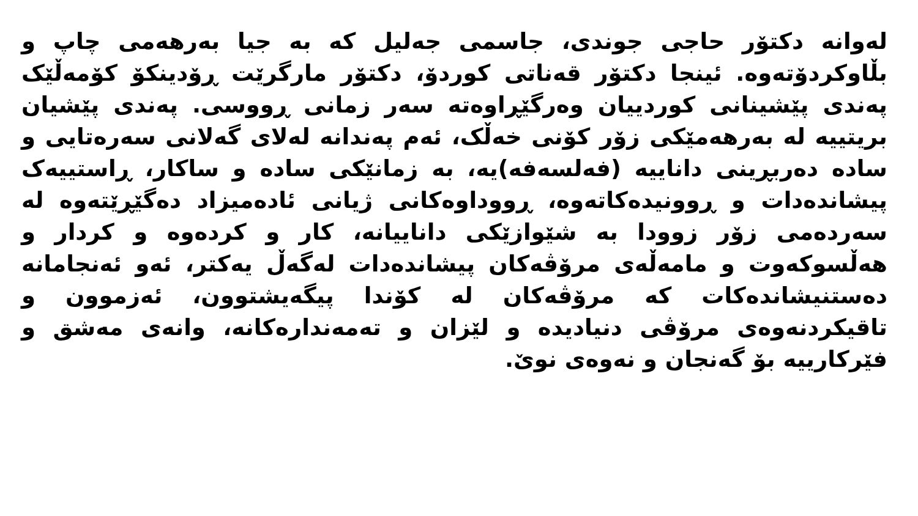لەوانە دکتۆر حاجی جوندی، جاسمی جەلیل کە بە جیا بەرهەمی چاپ و بڵاوکردۆتەوە. ئینجا دکتۆر قەناتی کوردۆ، دکتۆر مارگرێت ڕۆدینکۆ کۆمەڵێک پەندی پێشینانی کوردییان وەرگێڕاوەتە سەر زمانی ڕووسی. پەندی پێشیان بریتییە لە بەرهەمێکی زۆر کۆنی خەڵک، ئەم پەندانە لەلای گەلانی سەرەتایی و سادە دەربڕینی داناییە (فەلسەفە)یە، بە زمانێکی سادە و ساکار، ڕاستییەک پیشاندەدات و ڕوونیدەکاتەوە، ڕووداوەکانی ژیانی ئادەمیزاد دەگێڕێتەوە لە سەردەمی زۆر زوودا بە شێوازێکی داناییانە، کار و کردەوە و کردار و هەڵسوکەوت و مامەڵەی مرۆڤەکان پیشاندەدات لەگەڵ یەکتر، ئەو ئەنجامانە دەستنیشاندەکات کە مرۆڤەکان لە کۆندا پیگەیشتوون، ئەزموون و تاقیکردنەوەی مرۆڤی دنیادیدە و لێزان و تەمەندارەکانە، وانەی مەشق و فێرکارییە بۆ گەنجان و نەوەی نوێ.